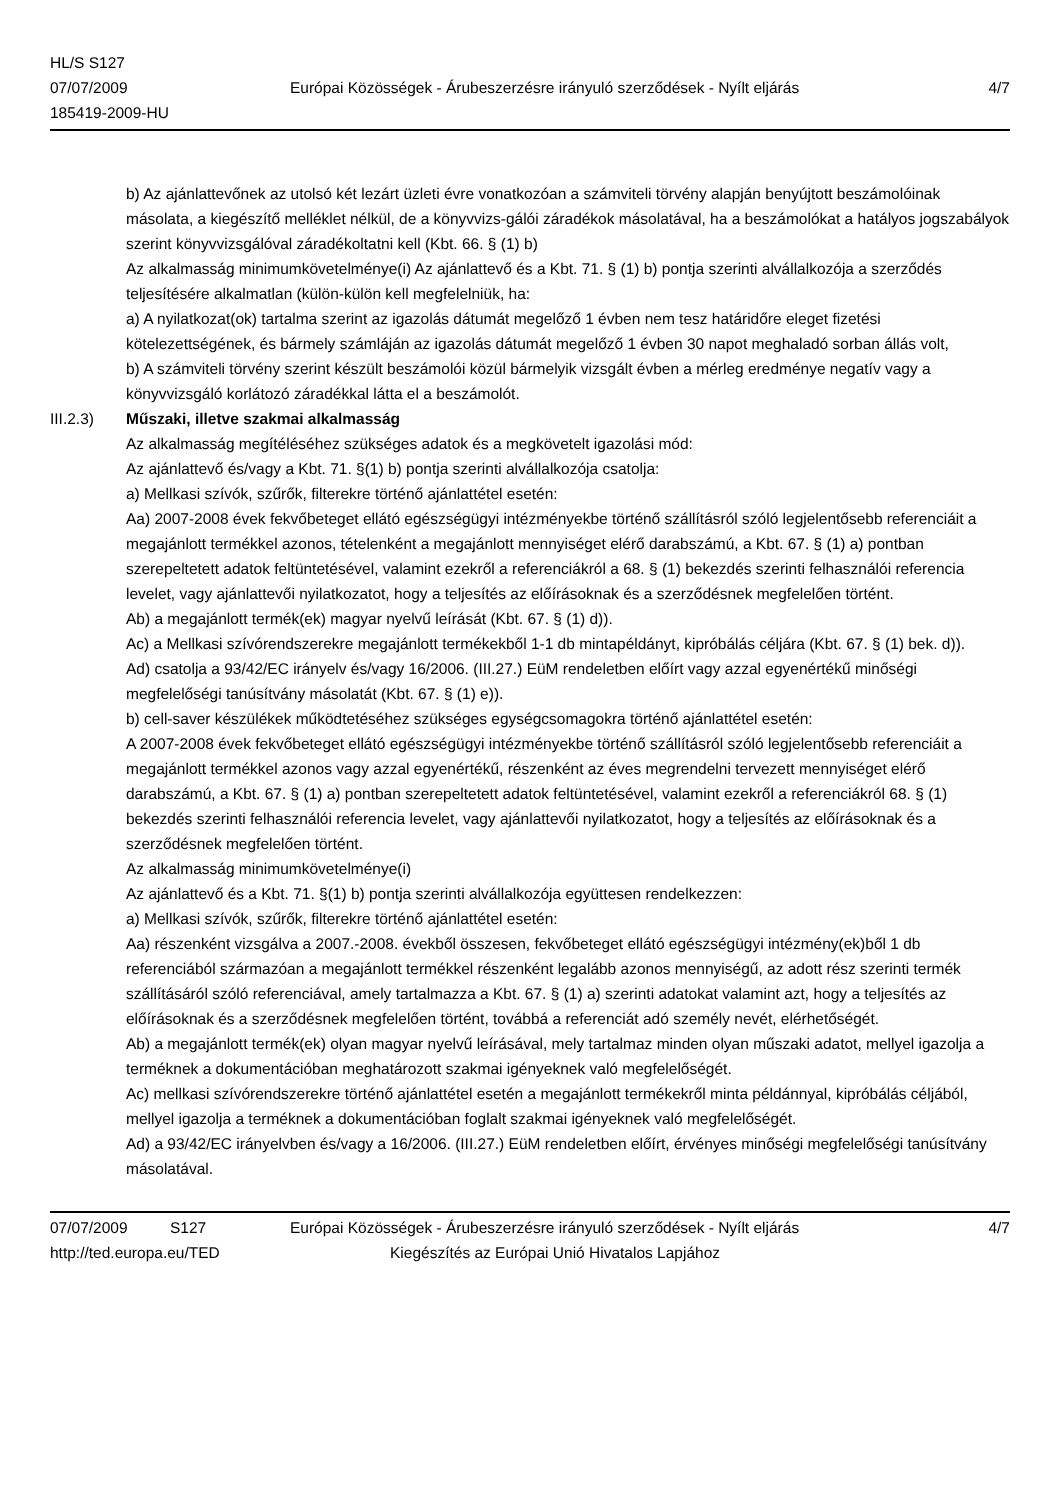HL/S S127
07/07/2009
185419-2009-HU
Európai Közösségek - Árubeszerzésre irányuló szerződések - Nyílt eljárás
4/7
b) Az ajánlattevőnek az utolsó két lezárt üzleti évre vonatkozóan a számviteli törvény alapján benyújtott beszámolóinak másolata, a kiegészítő melléklet nélkül, de a könyvvizs-gálói záradékok másolatával, ha a beszámolókat a hatályos jogszabályok szerint könyvvizsgálóval záradékoltatni kell (Kbt. 66. § (1) b)
Az alkalmasság minimumkövetelménye(i) Az ajánlattevő és a Kbt. 71. § (1) b) pontja szerinti alvállalkozója a szerződés teljesítésére alkalmatlan (külön-külön kell megfelelniük, ha:
a) A nyilatkozat(ok) tartalma szerint az igazolás dátumát megelőző 1 évben nem tesz határidőre eleget fizetési kötelezettségének, és bármely számláján az igazolás dátumát megelőző 1 évben 30 napot meghaladó sorban állás volt,
b) A számviteli törvény szerint készült beszámolói közül bármelyik vizsgált évben a mérleg eredménye negatív vagy a könyvvizsgáló korlátozó záradékkal látta el a beszámolót.
III.2.3) Műszaki, illetve szakmai alkalmasság
Az alkalmasság megítéléséhez szükséges adatok és a megkövetelt igazolási mód:
Az ajánlattevő és/vagy a Kbt. 71. §(1) b) pontja szerinti alvállalkozója csatolja:
a) Mellkasi szívók, szűrők, filterekre történő ajánlattétel esetén:
Aa) 2007-2008 évek fekvőbeteget ellátó egészségügyi intézményekbe történő szállításról szóló legjelentősebb referenciáit a megajánlott termékkel azonos, tételenként a megajánlott mennyiséget elérő darabszámú, a Kbt. 67. § (1) a) pontban szerepeltetett adatok feltüntetésével, valamint ezekről a referenciákról a 68. § (1) bekezdés szerinti felhasználói referencia levelet, vagy ajánlattevői nyilatkozatot, hogy a teljesítés az előírásoknak és a szerződésnek megfelelően történt.
Ab) a megajánlott termék(ek) magyar nyelvű leírását (Kbt. 67. § (1) d)).
Ac) a Mellkasi szívórendszerekre megajánlott termékekből 1-1 db mintapéldányt, kipróbálás céljára (Kbt. 67. § (1) bek. d)).
Ad) csatolja a 93/42/EC irányelv és/vagy 16/2006. (III.27.) EüM rendeletben előírt vagy azzal egyenértékű minőségi megfelelőségi tanúsítvány másolatát (Kbt. 67. § (1) e)).
b) cell-saver készülékek működtetéséhez szükséges egységcsomagokra történő ajánlattétel esetén:
A 2007-2008 évek fekvőbeteget ellátó egészségügyi intézményekbe történő szállításról szóló legjelentősebb referenciáit a megajánlott termékkel azonos vagy azzal egyenértékű, részenként az éves megrendelni tervezett mennyiséget elérő darabszámú, a Kbt. 67. § (1) a) pontban szerepeltetett adatok feltüntetésével, valamint ezekről a referenciákról 68. § (1) bekezdés szerinti felhasználói referencia levelet, vagy ajánlattevői nyilatkozatot, hogy a teljesítés az előírásoknak és a szerződésnek megfelelően történt.
Az alkalmasság minimumkövetelménye(i)
Az ajánlattevő és a Kbt. 71. §(1) b) pontja szerinti alvállalkozója együttesen rendelkezzen:
a) Mellkasi szívók, szűrők, filterekre történő ajánlattétel esetén:
Aa) részenként vizsgálva a 2007.-2008. évekből összesen, fekvőbeteget ellátó egészségügyi intézmény(ek)ből 1 db referenciából származóan a megajánlott termékkel részenként legalább azonos mennyiségű, az adott rész szerinti termék szállításáról szóló referenciával, amely tartalmazza a Kbt. 67. § (1) a) szerinti adatokat valamint azt, hogy a teljesítés az előírásoknak és a szerződésnek megfelelően történt, továbbá a referenciát adó személy nevét, elérhetőségét.
Ab) a megajánlott termék(ek) olyan magyar nyelvű leírásával, mely tartalmaz minden olyan műszaki adatot, mellyel igazolja a terméknek a dokumentációban meghatározott szakmai igényeknek való megfelelőségét.
Ac) mellkasi szívórendszerekre történő ajánlattétel esetén a megajánlott termékekről minta példánnyal, kipróbálás céljából, mellyel igazolja a terméknek a dokumentációban foglalt szakmai igényeknek való megfelelőségét.
Ad) a 93/42/EC irányelvben és/vagy a 16/2006. (III.27.) EüM rendeletben előírt, érvényes minőségi megfelelőségi tanúsítvány másolatával.
07/07/2009 S127 Európai Közösségek - Árubeszerzésre irányuló szerződések - Nyílt eljárás
4/7
http://ted.europa.eu/TED Kiegészítés az Európai Unió Hivatalos Lapjához